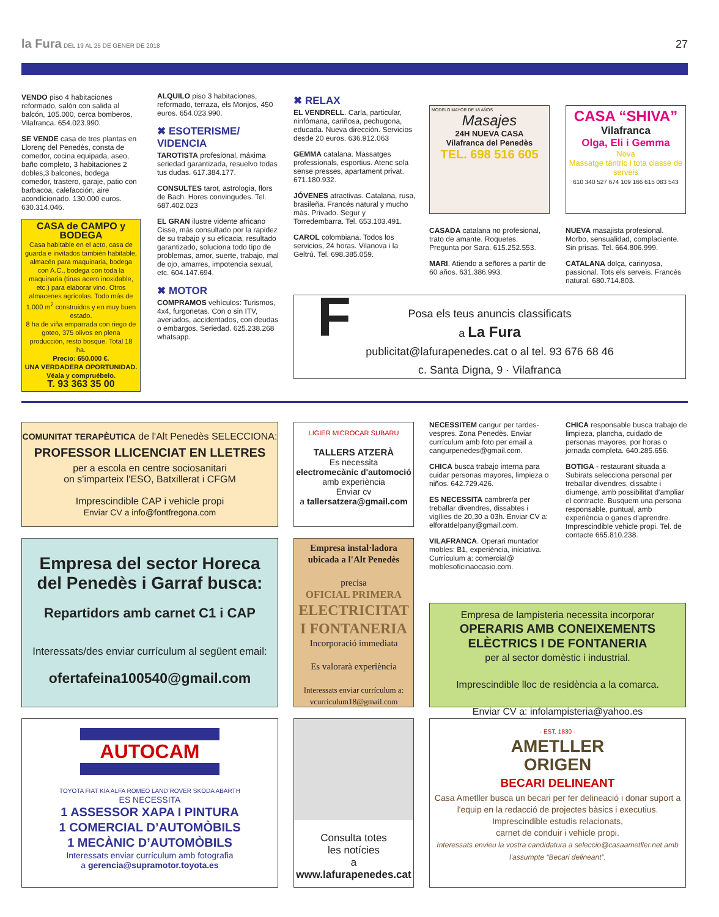la Fura DEL 19 AL 25 DE GENER DE 2018
27
VENDO piso 4 habitaciones reformado, salón con salida al balcón, 105.000, cerca bomberos, Vilafranca. 654.023.990.
SE VENDE casa de tres plantas en Llorenç del Penedès, consta de comedor, cocina equipada, aseo, baño completo, 3 habitaciones 2 dobles,3 balcones, bodega comedor, trastero, garaje, patio con barbacoa, calefacción, aire acondicionado. 130.000 euros. 630.314.046.
CASA de CAMPO y BODEGA
Casa habitable en el acto, casa de guarda e invitados también habitable, almacén para maquinaria, bodega con A.C., bodega con toda la maquinaria (tinas acero inoxidable, etc.) para elaborar vino. Otros almacenes agrícolas. Todo más de 1.000 m<sup>2</sup> construidos y en muy buen estado.
8 ha de viña emparrada con riego de goteo, 375 olivos en plena producción, resto bosque. Total 18 ha.
Precio: 650.000 €.
UNA VERDADERA OPORTUNIDAD.
Véala y compruébelo.
T. 93 363 35 00
ALQUILO piso 3 habitaciones, reformado, terraza, els Monjos, 450 euros. 654.023.990.
✖ ESOTERISME/ VIDENCIA
TAROTISTA profesional, máxima seriedad garantizada, resuelvo todas tus dudas. 617.384.177.
CONSULTES tarot, astrologia, flors de Bach. Hores convingudes. Tel. 687.402.023
EL GRAN ilustre vidente africano Cisse, más consultado por la rapidez de su trabajo y su eficacia, resultado garantizado, soluciona todo tipo de problemas, amor, suerte, trabajo, mal de ojo, amarres, impotencia sexual, etc. 604.147.694.
✖ MOTOR
COMPRAMOS vehículos: Turismos, 4x4, furgonetas. Con o sin ITV, averiados, accidentados, con deudas o embargos. Seriedad. 625.238.268 whatsapp.
✖ RELAX
EL VENDRELL. Carla, particular, ninfómana, cariñosa, pechugona, educada. Nueva dirección. Servicios desde 20 euros. 636.912.063
GEMMA catalana. Massatges professionals, esportius. Atenc sola sense presses, apartament privat. 671.180.932.
JÓVENES atractivas. Catalana, rusa, brasileña. Francés natural y mucho más. Privado. Segur y Torredembarra. Tel. 653.103.491.
CAROL colombiana. Todos los servicios, 24 horas. Vilanova i la Geltrú. Tel. 698.385.059.
MODELO MAYOR DE 18 AÑOS
Masajes
24H NUEVA CASA
Vilafranca del Penedès
TEL. 698 516 605
CASADA catalana no profesional, trato de amante. Roquetes. Pregunta por Sara. 615.252.553.
MARI. Atiendo a señores a partir de 60 años. 631.386.993.
CASA “SHIVA”
Vilafranca
Olga, Eli i Gemma
Nova
Massatge tàntric i tota classe de serveis
610 340 527 674 109 166 615 083 543
NUEVA masajista profesional. Morbo, sensualidad, complaciente. Sin prisas. Tel. 664.806.999.
CATALANA dolça, carinyosa, passional. Tots els serveis. Francès natural. 680.714.803.
F Posa els teus anuncis classificats
a La Fura
publicitat@lafurapenedes.cat o al tel. 93 676 68 46
c. Santa Digna, 9 · Vilafranca
COMUNITAT TERAPÈUTICA de l'Alt Penedès SELECCIONA:
PROFESSOR LLICENCIAT EN LLETRES
per a escola en centre sociosanitari
on s'imparteix l'ESO, Batxillerat i CFGM
Imprescindible CAP i vehicle propi
Enviar CV a info@fontfregona.com
LIGIER MICROCAR SUBARU
TALLERS ATZERÀ
Es necessita
electromecànic d'automoció
amb experiència
Enviar cv
a tallersatzera@gmail.com
NECESSITEM cangur per tardes-vespres. Zona Penedès. Enviar currículum amb foto per email a cangurpenedes@gmail.com.
CHICA busca trabajo interna para cuidar personas mayores, limpieza o niños. 642.729.426.
ES NECESSITA cambrer/a per treballar divendres, dissabtes i vigílies de 20,30 a 03h. Enviar CV a: elforatdelpany@gmail.com.
VILAFRANCA. Operari muntador mobles: B1, experiència, iniciativa. Currículum a: comercial@ moblesoficinaocasio.com.
CHICA responsable busca trabajo de limpieza, plancha, cuidado de personas mayores, por horas o jornada completa. 640.285.656.
BOTIGA - restaurant situada a Subirats selecciona personal per treballar divendres, dissabte i diumenge, amb possibilitat d'ampliar el contracte. Busquem una persona responsable, puntual, amb experiència o ganes d'aprendre. Imprescindible vehicle propi. Tel. de contacte 665.810.238.
Empresa del sector Horeca
del Penedès i Garraf busca:
Repartidors amb carnet C1 i CAP
Interessats/des enviar currículum al següent email:
ofertafeina100540@gmail.com
Empresa instal·ladora ubicada a l'Alt Penedès
precisa
OFICIAL PRIMERA
ELECTRICITAT I FONTANERIA
Incorporació immediata
Es valorarà experiència
Interessats enviar currículum a: vcurriculum18@gmail.com
Empresa de lampisteria necessita incorporar
OPERARIS AMB CONEIXEMENTS
ELÈCTRICS I DE FONTANERIA
per al sector domèstic i industrial.
Imprescindible lloc de residència a la comarca.
Enviar CV a: infolampisteria@yahoo.es
AUTOCAM
TOYOTA FIAT KIA ALFA ROMEO LAND ROVER SKODA ABARTH
ES NECESSITA
1 ASSESSOR XAPA I PINTURA
1 COMERCIAL D’AUTOMÒBILS
1 MECÀNIC D’AUTOMÒBILS
Interessats enviar currículum amb fotografia
a gerencia@supramotor.toyota.es
Consulta totes
les notícies
a www.lafurapenedes.cat
- EST. 1830 -
AMETLLER
ORIGEN
BECARI DELINEANT
Casa Ametller busca un becari per fer delineació i donar suport a l'equip en la redacció de projectes bàsics i executius.
Imprescindible estudis relacionats,
carnet de conduir i vehicle propi.
Interessats envieu la vostra candidatura a seleccio@casaametller.net amb l'assumpte “Becari delineant”.